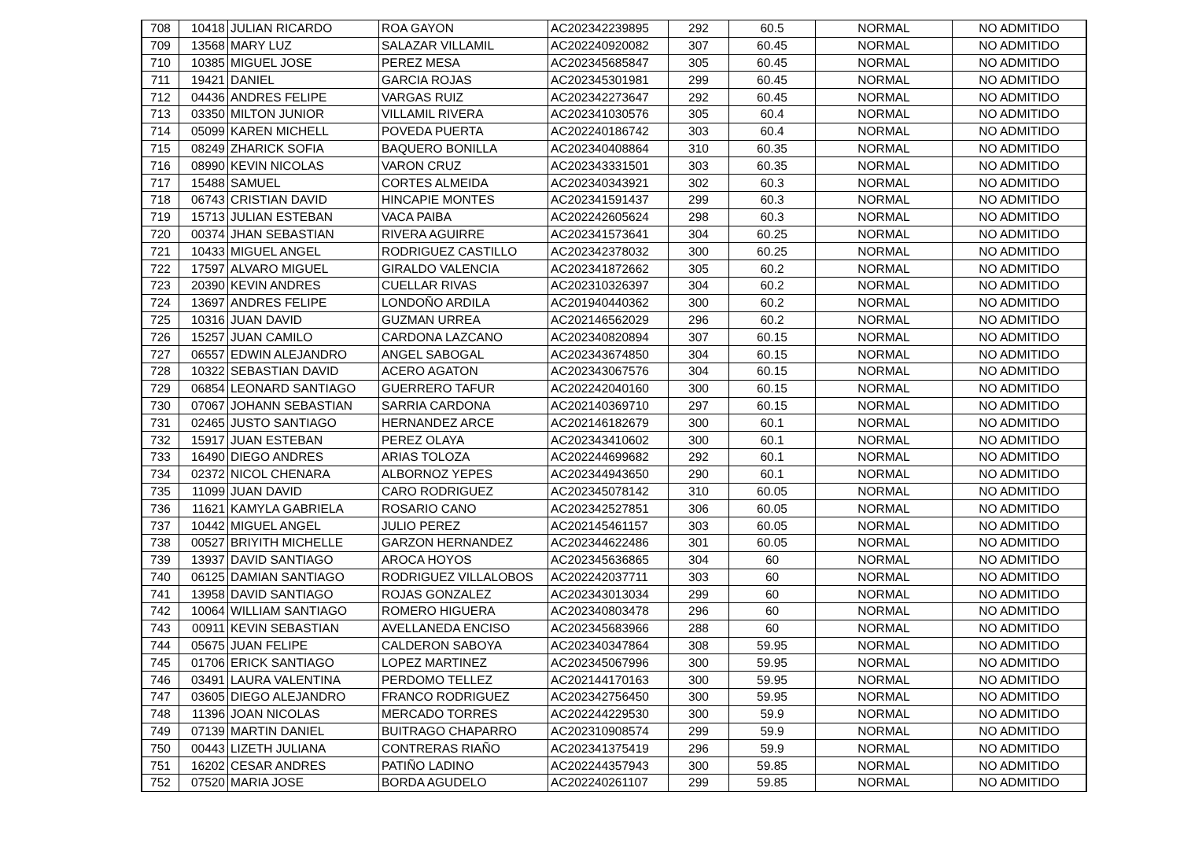| 708 | 10418 | JULIAN RICARDO | ROA GAYON | AC202342239895 | 292 | 60.5 | NORMAL | NO ADMITIDO |
| 709 | 13568 | MARY LUZ | SALAZAR VILLAMIL | AC202240920082 | 307 | 60.45 | NORMAL | NO ADMITIDO |
| 710 | 10385 | MIGUEL JOSE | PEREZ MESA | AC202345685847 | 305 | 60.45 | NORMAL | NO ADMITIDO |
| 711 | 19421 | DANIEL | GARCIA ROJAS | AC202345301981 | 299 | 60.45 | NORMAL | NO ADMITIDO |
| 712 | 04436 | ANDRES FELIPE | VARGAS RUIZ | AC202342273647 | 292 | 60.45 | NORMAL | NO ADMITIDO |
| 713 | 03350 | MILTON JUNIOR | VILLAMIL RIVERA | AC202341030576 | 305 | 60.4 | NORMAL | NO ADMITIDO |
| 714 | 05099 | KAREN MICHELL | POVEDA PUERTA | AC202240186742 | 303 | 60.4 | NORMAL | NO ADMITIDO |
| 715 | 08249 | ZHARICK SOFIA | BAQUERO BONILLA | AC202340408864 | 310 | 60.35 | NORMAL | NO ADMITIDO |
| 716 | 08990 | KEVIN NICOLAS | VARON CRUZ | AC202343331501 | 303 | 60.35 | NORMAL | NO ADMITIDO |
| 717 | 15488 | SAMUEL | CORTES ALMEIDA | AC202340343921 | 302 | 60.3 | NORMAL | NO ADMITIDO |
| 718 | 06743 | CRISTIAN DAVID | HINCAPIE MONTES | AC202341591437 | 299 | 60.3 | NORMAL | NO ADMITIDO |
| 719 | 15713 | JULIAN ESTEBAN | VACA PAIBA | AC202242605624 | 298 | 60.3 | NORMAL | NO ADMITIDO |
| 720 | 00374 | JHAN SEBASTIAN | RIVERA AGUIRRE | AC202341573641 | 304 | 60.25 | NORMAL | NO ADMITIDO |
| 721 | 10433 | MIGUEL ANGEL | RODRIGUEZ CASTILLO | AC202342378032 | 300 | 60.25 | NORMAL | NO ADMITIDO |
| 722 | 17597 | ALVARO MIGUEL | GIRALDO VALENCIA | AC202341872662 | 305 | 60.2 | NORMAL | NO ADMITIDO |
| 723 | 20390 | KEVIN ANDRES | CUELLAR RIVAS | AC202310326397 | 304 | 60.2 | NORMAL | NO ADMITIDO |
| 724 | 13697 | ANDRES FELIPE | LONDOÑO ARDILA | AC201940440362 | 300 | 60.2 | NORMAL | NO ADMITIDO |
| 725 | 10316 | JUAN DAVID | GUZMAN URREA | AC202146562029 | 296 | 60.2 | NORMAL | NO ADMITIDO |
| 726 | 15257 | JUAN CAMILO | CARDONA LAZCANO | AC202340820894 | 307 | 60.15 | NORMAL | NO ADMITIDO |
| 727 | 06557 | EDWIN ALEJANDRO | ANGEL SABOGAL | AC202343674850 | 304 | 60.15 | NORMAL | NO ADMITIDO |
| 728 | 10322 | SEBASTIAN DAVID | ACERO AGATON | AC202343067576 | 304 | 60.15 | NORMAL | NO ADMITIDO |
| 729 | 06854 | LEONARD SANTIAGO | GUERRERO TAFUR | AC202242040160 | 300 | 60.15 | NORMAL | NO ADMITIDO |
| 730 | 07067 | JOHANN SEBASTIAN | SARRIA CARDONA | AC202140369710 | 297 | 60.15 | NORMAL | NO ADMITIDO |
| 731 | 02465 | JUSTO SANTIAGO | HERNANDEZ ARCE | AC202146182679 | 300 | 60.1 | NORMAL | NO ADMITIDO |
| 732 | 15917 | JUAN ESTEBAN | PEREZ OLAYA | AC202343410602 | 300 | 60.1 | NORMAL | NO ADMITIDO |
| 733 | 16490 | DIEGO ANDRES | ARIAS TOLOZA | AC202244699682 | 292 | 60.1 | NORMAL | NO ADMITIDO |
| 734 | 02372 | NICOL CHENARA | ALBORNOZ YEPES | AC202344943650 | 290 | 60.1 | NORMAL | NO ADMITIDO |
| 735 | 11099 | JUAN DAVID | CARO RODRIGUEZ | AC202345078142 | 310 | 60.05 | NORMAL | NO ADMITIDO |
| 736 | 11621 | KAMYLA GABRIELA | ROSARIO CANO | AC202342527851 | 306 | 60.05 | NORMAL | NO ADMITIDO |
| 737 | 10442 | MIGUEL ANGEL | JULIO PEREZ | AC202145461157 | 303 | 60.05 | NORMAL | NO ADMITIDO |
| 738 | 00527 | BRIYITH MICHELLE | GARZON HERNANDEZ | AC202344622486 | 301 | 60.05 | NORMAL | NO ADMITIDO |
| 739 | 13937 | DAVID SANTIAGO | AROCA HOYOS | AC202345636865 | 304 | 60 | NORMAL | NO ADMITIDO |
| 740 | 06125 | DAMIAN SANTIAGO | RODRIGUEZ VILLALOBOS | AC202242037711 | 303 | 60 | NORMAL | NO ADMITIDO |
| 741 | 13958 | DAVID SANTIAGO | ROJAS GONZALEZ | AC202343013034 | 299 | 60 | NORMAL | NO ADMITIDO |
| 742 | 10064 | WILLIAM SANTIAGO | ROMERO HIGUERA | AC202340803478 | 296 | 60 | NORMAL | NO ADMITIDO |
| 743 | 00911 | KEVIN SEBASTIAN | AVELLANEDA ENCISO | AC202345683966 | 288 | 60 | NORMAL | NO ADMITIDO |
| 744 | 05675 | JUAN FELIPE | CALDERON SABOYA | AC202340347864 | 308 | 59.95 | NORMAL | NO ADMITIDO |
| 745 | 01706 | ERICK SANTIAGO | LOPEZ MARTINEZ | AC202345067996 | 300 | 59.95 | NORMAL | NO ADMITIDO |
| 746 | 03491 | LAURA VALENTINA | PERDOMO TELLEZ | AC202144170163 | 300 | 59.95 | NORMAL | NO ADMITIDO |
| 747 | 03605 | DIEGO ALEJANDRO | FRANCO RODRIGUEZ | AC202342756450 | 300 | 59.95 | NORMAL | NO ADMITIDO |
| 748 | 11396 | JOAN NICOLAS | MERCADO TORRES | AC202244229530 | 300 | 59.9 | NORMAL | NO ADMITIDO |
| 749 | 07139 | MARTIN DANIEL | BUITRAGO CHAPARRO | AC202310908574 | 299 | 59.9 | NORMAL | NO ADMITIDO |
| 750 | 00443 | LIZETH JULIANA | CONTRERAS RIAÑO | AC202341375419 | 296 | 59.9 | NORMAL | NO ADMITIDO |
| 751 | 16202 | CESAR ANDRES | PATIÑO LADINO | AC202244357943 | 300 | 59.85 | NORMAL | NO ADMITIDO |
| 752 | 07520 | MARIA JOSE | BORDA AGUDELO | AC202240261107 | 299 | 59.85 | NORMAL | NO ADMITIDO |